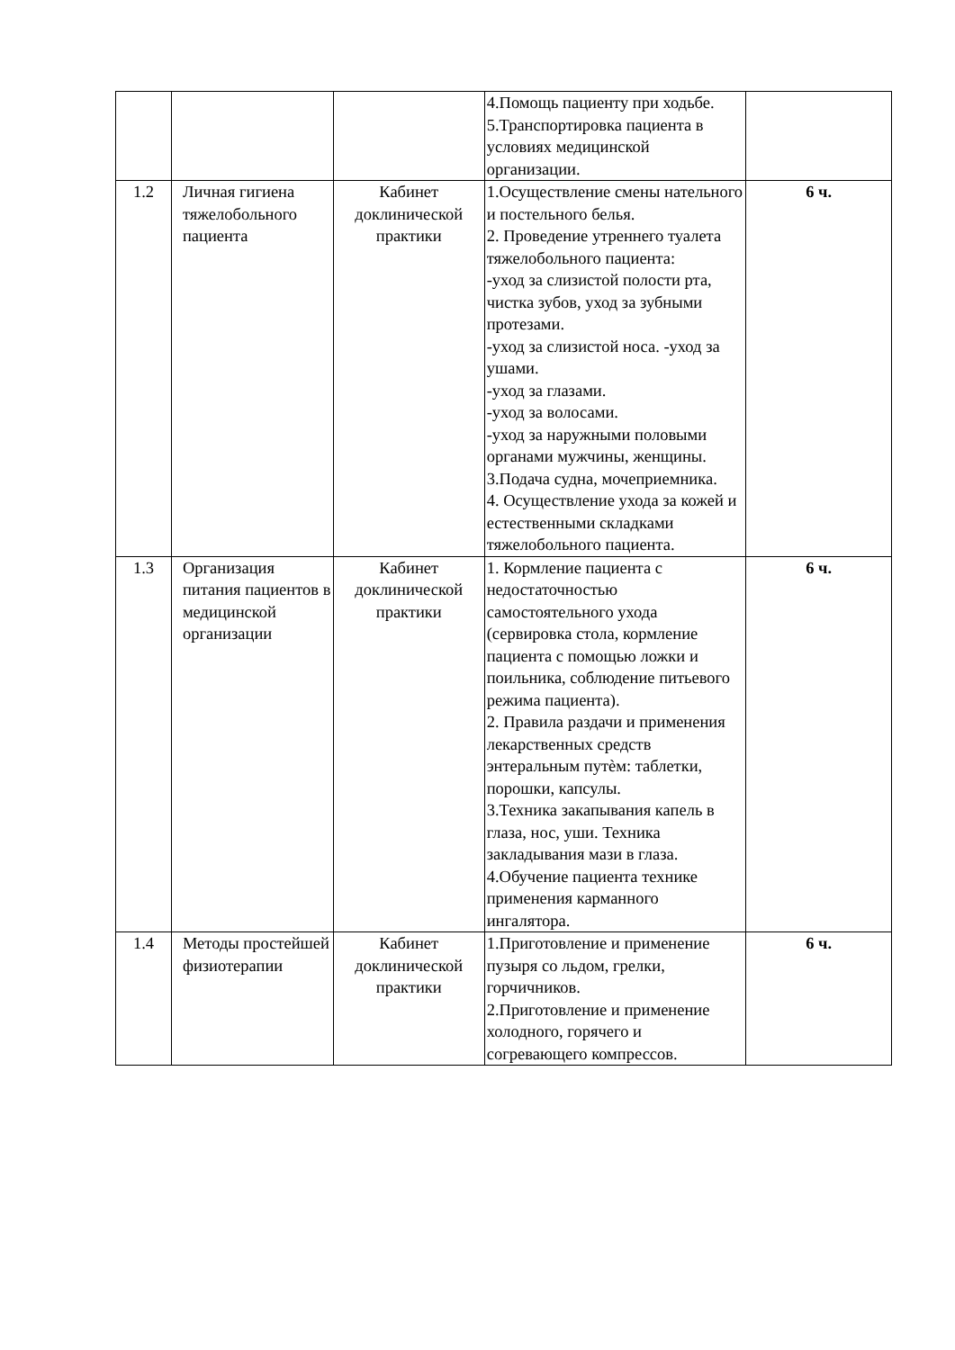| | | | 4.Помощь пациенту при ходьбе. 5.Транспортировка пациента в условиях медицинской организации. | |
| 1.2 | Личная гигиена тяжелобольного пациента | Кабинет доклинической практики | 1.Осуществление смены нательного и постельного белья. 2. Проведение утреннего туалета тяжелобольного пациента: -уход за слизистой полости рта, чистка зубов, уход за зубными протезами. -уход за слизистой носа. -уход за ушами. -уход за глазами. -уход за волосами. -уход за наружными половыми органами мужчины, женщины. 3.Подача судна, мочеприемника. 4. Осуществление ухода за кожей и естественными складками тяжелобольного пациента. | 6 ч. |
| 1.3 | Организация питания пациентов в медицинской организации | Кабинет доклинической практики | 1. Кормление пациента с недостаточностью самостоятельного ухода (сервировка стола, кормление пациента с помощью ложки и поильника, соблюдение питьевого режима пациента). 2. Правила раздачи и применения лекарственных средств энтеральным путѐм: таблетки, порошки, капсулы. 3.Техника закапывания капель в глаза, нос, уши. Техника закладывания мази в глаза. 4.Обучение пациента технике применения карманного ингалятора. | 6 ч. |
| 1.4 | Методы простейшей физиотерапии | Кабинет доклинической практики | 1.Приготовление и применение пузыря со льдом, грелки, горчичников. 2.Приготовление и применение холодного, горячего и согревающего компрессов. | 6 ч. |